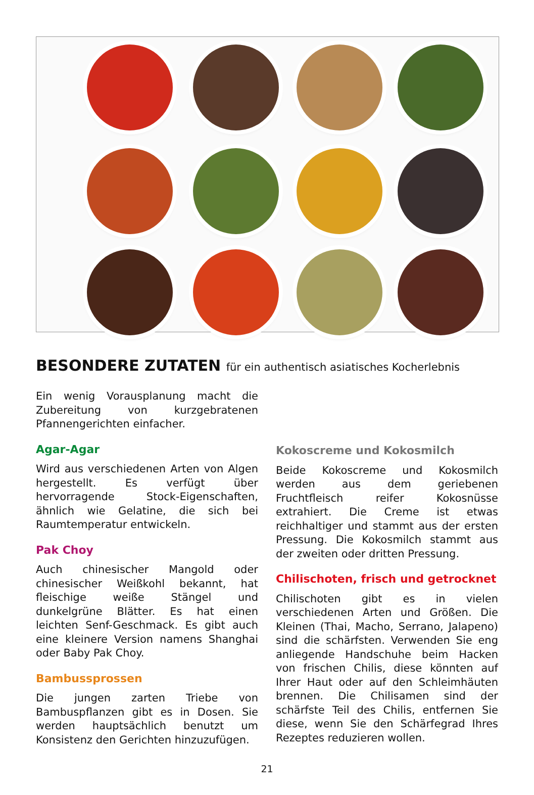BESONDERE ZUTATEN für ein authentisch asiatisches Kocherlebnis
Ein wenig Vorausplanung macht die Zubereitung von kurzgebratenen Pfannengerichten einfacher.
Agar-Agar
Wird aus verschiedenen Arten von Algen hergestellt. Es verfügt über hervorragende Stock-Eigenschaften, ähnlich wie Gelatine, die sich bei Raumtemperatur entwickeln.
Pak Choy
Auch chinesischer Mangold oder chinesischer Weißkohl bekannt, hat fleischige weiße Stängel und dunkelgrüne Blätter. Es hat einen leichten Senf-Geschmack. Es gibt auch eine kleinere Version namens Shanghai oder Baby Pak Choy.
Bambussprossen
Die jungen zarten Triebe von Bambuspflanzen gibt es in Dosen. Sie werden hauptsächlich benutzt um Konsistenz den Gerichten hinzuzufügen.
Kokoscreme und Kokosmilch
Beide Kokoscreme und Kokosmilch werden aus dem geriebenen Fruchtfleisch reifer Kokosnüsse extrahiert. Die Creme ist etwas reichhaltiger und stammt aus der ersten Pressung. Die Kokosmilch stammt aus der zweiten oder dritten Pressung.
Chilischoten, frisch und getrocknet
Chilischoten gibt es in vielen verschiedenen Arten und Größen. Die Kleinen (Thai, Macho, Serrano, Jalapeno) sind die schärfsten. Verwenden Sie eng anliegende Handschuhe beim Hacken von frischen Chilis, diese könnten auf Ihrer Haut oder auf den Schleimhäuten brennen. Die Chilisamen sind der schärfste Teil des Chilis, entfernen Sie diese, wenn Sie den Schärfegrad Ihres Rezeptes reduzieren wollen.
21